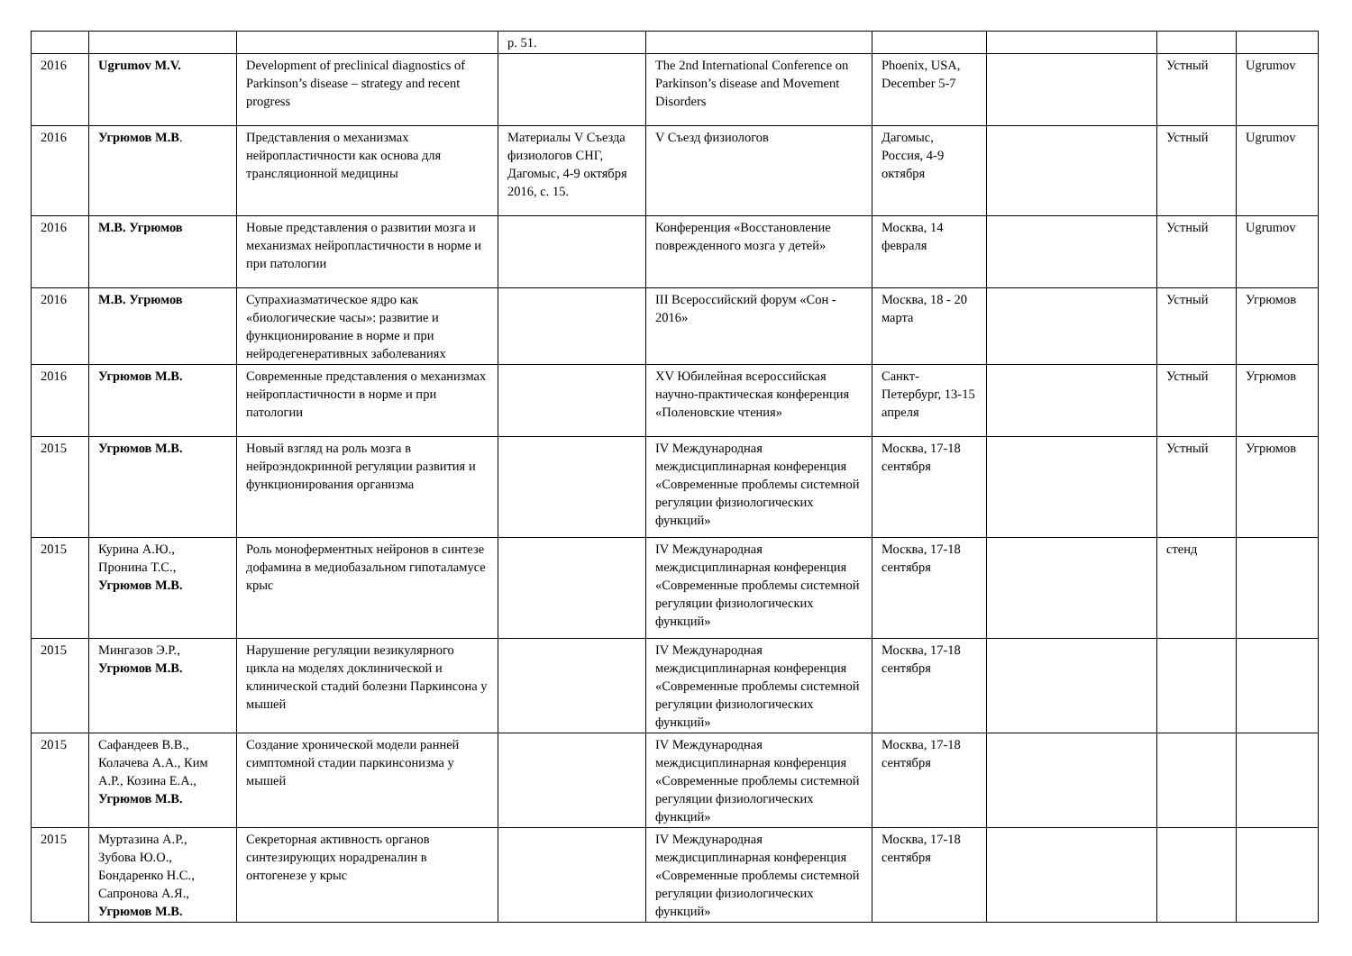| | | | p. 51. | | | | | |
| 2016 | Ugrumov M.V. | Development of preclinical diagnostics of Parkinson’s disease – strategy and recent progress | | The 2nd International Conference on Parkinson’s disease and Movement Disorders | Phoenix, USA, December 5-7 | | Устный | Ugrumov |
| 2016 | Угрюмов М.В . | Представления о механизмах нейропластичности как основа для трансляционной медицины | Материалы V Съезда физиологов СНГ, Дагомыс, 4-9 октября 2016, с. 15. | V Съезд физиологов | Дагомыс, Россия, 4-9 октября | | Устный | Ugrumov |
| 2016 | М.В. Угрюмов | Новые представления о развитии мозга и механизмах нейропластичности в норме и при патологии | | Конференция «Восстановление поврежденного мозга у детей» | Москва, 14 февраля | | Устный | Ugrumov |
| 2016 | М.В. Угрюмов | Супрахиазматическое ядро как «биологические часы»: развитие и функционирование в норме и при нейродегенеративных заболеваниях | | III Всероссийский форум «Сон - 2016» | Москва, 18 - 20 марта | | Устный | Угрюмов |
| 2016 | Угрюмов М.В. | Современные представления о механизмах нейропластичности в норме и при патологии | | XV Юбилейная всероссийская научно-практическая конференция «Поленовские чтения» | Санкт-Петербург, 13-15 апреля | | Устный | Угрюмов |
| 2015 | Угрюмов М.В. | Новый взгляд на роль мозга в нейроэндокринной регуляции развития и функционирования организма | | IV Международная междисциплинарная конференция «Современные проблемы системной регуляции физиологических функций» | Москва, 17-18 сентября | | Устный | Угрюмов |
| 2015 | Курина А.Ю., Пронина Т.С., Угрюмов М.В. | Роль моноферментных нейронов в синтезе дофамина в медиобазальном гипоталамусе крыс | | IV Международная междисциплинарная конференция «Современные проблемы системной регуляции физиологических функций» | Москва, 17-18 сентября | | стенд | |
| 2015 | Мингазов Э.Р., Угрюмов М.В. | Нарушение регуляции везикулярного цикла на моделях доклинической и клинической стадий болезни Паркинсона у мышей | | IV Международная междисциплинарная конференция «Современные проблемы системной регуляции физиологических функций» | Москва, 17-18 сентября | | | |
| 2015 | Сафандеев В.В., Колачева А.А., Ким А.Р., Козина Е.А., Угрюмов М.В. | Создание хронической модели ранней симптомной стадии паркинсонизма у мышей | | IV Международная междисциплинарная конференция «Современные проблемы системной регуляции физиологических функций» | Москва, 17-18 сентября | | | |
| 2015 | Муртазина А.Р., Зубова Ю.О., Бондаренко Н.С., Сапронова А.Я., Угрюмов М.В. | Секреторная активность органов синтезирующих норадреналин в онтогенезе у крыс | | IV Международная междисциплинарная конференция «Современные проблемы системной регуляции физиологических функций» | Москва, 17-18 сентября | | | |